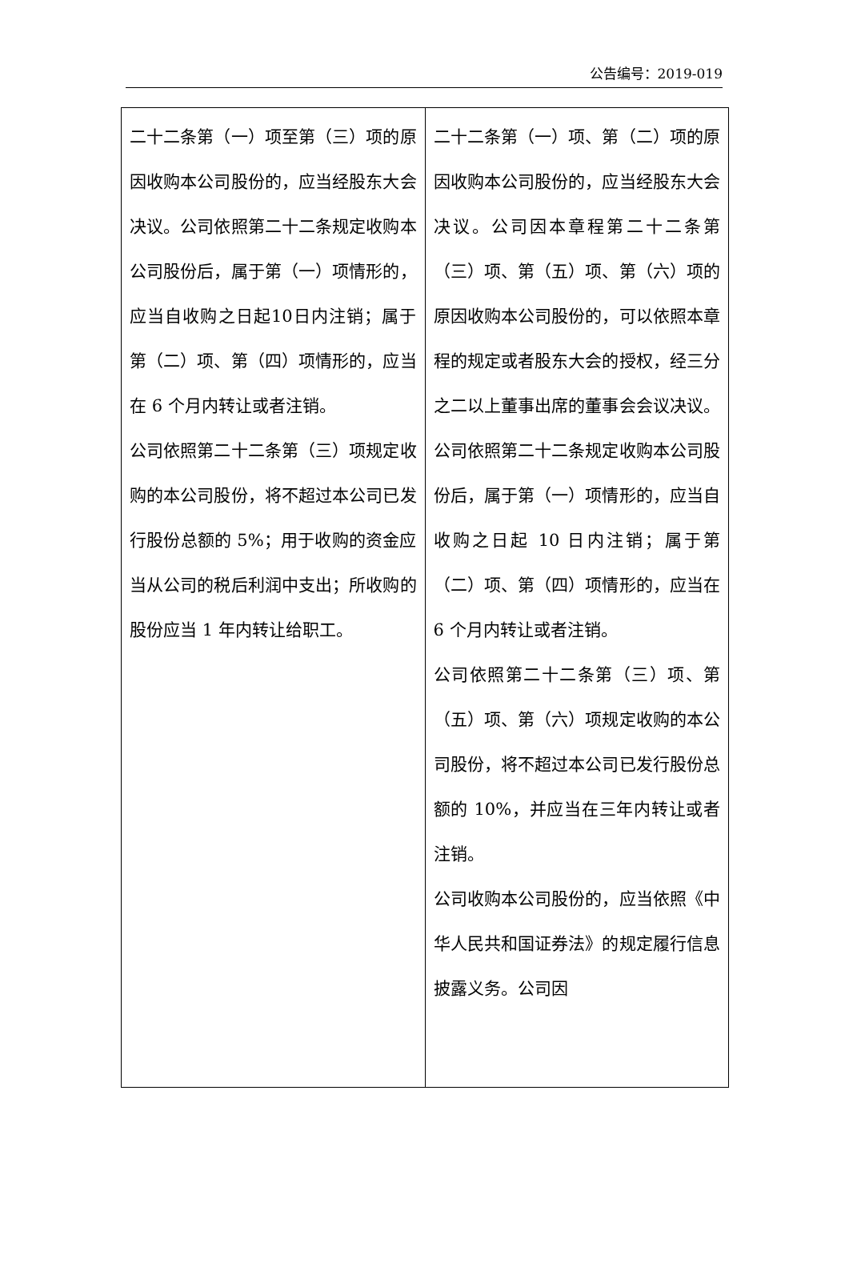公告编号：2019-019
| 二十二条第（一）项至第（三）项的原因收购本公司股份的，应当经股东大会决议。公司依照第二十二条规定收购本公司股份后，属于第（一）项情形的，应当自收购之日起10日内注销；属于第（二）项、第（四）项情形的，应当在 6 个月内转让或者注销。 公司依照第二十二条第（三）项规定收购的本公司股份，将不超过本公司已发行股份总额的 5%；用于收购的资金应当从公司的税后利润中支出；所收购的股份应当 1 年内转让给职工。 | 二十二条第（一）项、第（二）项的原因收购本公司股份的，应当经股东大会决议。公司因本章程第二十二条第（三）项、第（五）项、第（六）项的原因收购本公司股份的，可以依照本章程的规定或者股东大会的授权，经三分之二以上董事出席的董事会会议决议。公司依照第二十二条规定收购本公司股份后，属于第（一）项情形的，应当自收购之日起 10 日内注销；属于第（二）项、第（四）项情形的，应当在 6 个月内转让或者注销。 公司依照第二十二条第（三）项、第（五）项、第（六）项规定收购的本公司股份，将不超过本公司已发行股份总额的 10%，并应当在三年内转让或者注销。 公司收购本公司股份的，应当依照《中华人民共和国证券法》的规定履行信息披露义务。公司因 |